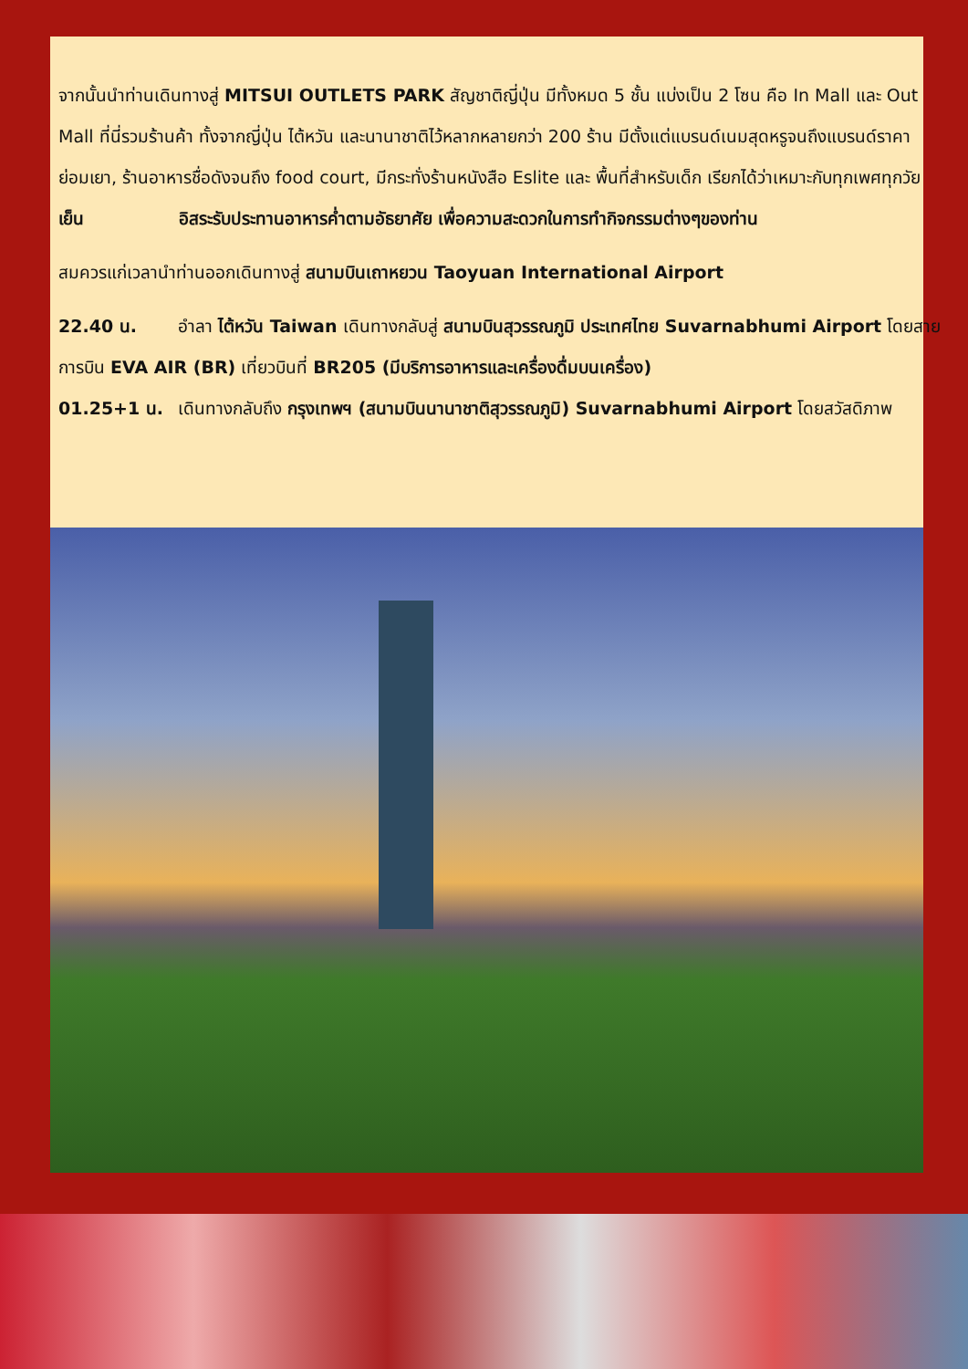จากนั้นนำท่านเดินทางสู่ MITSUI OUTLETS PARK สัญชาติญี่ปุ่น มีทั้งหมด 5 ชั้น แบ่งเป็น 2 โซน คือ In Mall และ Out Mall ที่นี่รวมร้านค้า ทั้งจากญี่ปุ่น ไต้หวัน และนานาชาติไว้หลากหลายกว่า 200 ร้าน มีตั้งแต่แบรนด์เนมสุดหรูจนถึงแบรนด์ราคาย่อมเยา, ร้านอาหารชื่อดังจนถึง food court, มีกระทั่งร้านหนังสือ Eslite และ พื้นที่สำหรับเด็ก เรียกได้ว่าเหมาะกับทุกเพศทุกวัย
เย็น อิสระรับประทานอาหารค่ำตามอัธยาศัย เพื่อความสะดวกในการทำกิจกรรมต่างๆของท่าน
สมควรแก่เวลานำท่านออกเดินทางสู่ สนามบินเถาหยวน Taoyuan International Airport
22.40 น. อำลา ไต้หวัน Taiwan เดินทางกลับสู่ สนามบินสุวรรณภูมิ ประเทศไทย Suvarnabhumi Airport โดยสายการบิน EVA AIR (BR) เที่ยวบินที่ BR205 (มีบริการอาหารและเครื่องดื่มบนเครื่อง)
01.25+1 น. เดินทางกลับถึง กรุงเทพฯ (สนามบินนานาชาติสุวรรณภูมิ) Suvarnabhumi Airport โดยสวัสดิภาพ